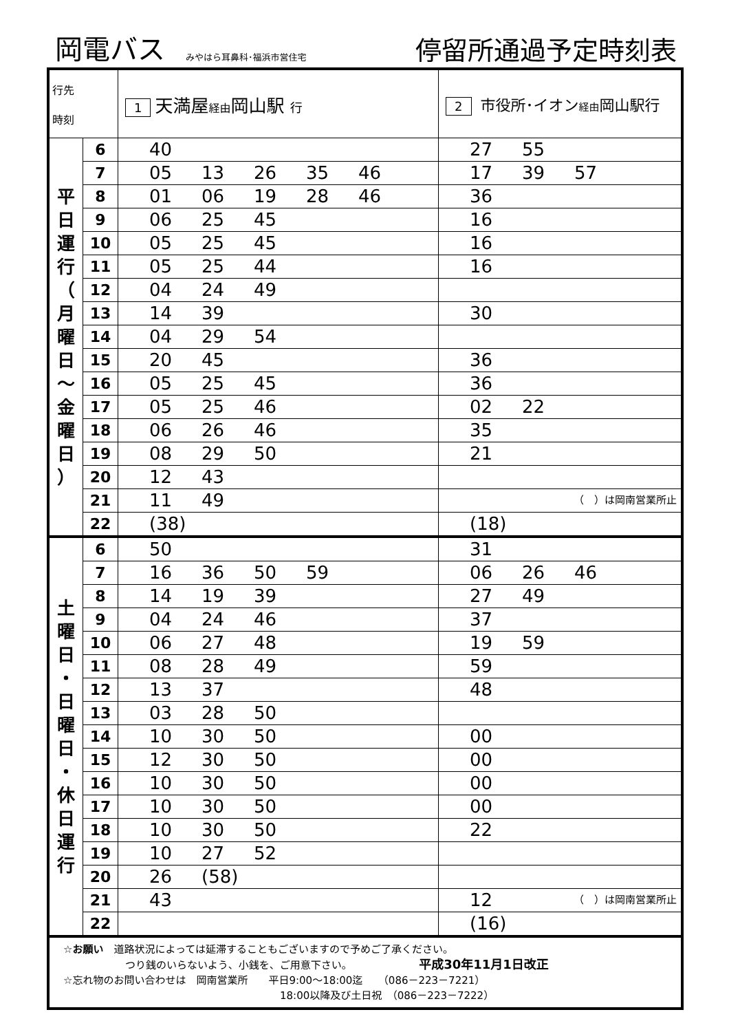岡電バス みやはら耳鼻科･福浜市営住宅 停留所通過予定時刻表
| 行先 時刻 | | 1 天満屋 経由 岡山駅 行 | 2 市役所･イオン 経由 岡山駅行 |
| 平 日 運 行 （ 月 曜 日 ～ 金 曜 日 ） | 6 | 40 | 27 55 |
| | 7 | 05 13 26 35 46 | 17 39 57 |
| | 8 | 01 06 19 28 46 | 36 |
| | 9 | 06 25 45 | 16 |
| | 10 | 05 25 45 | 16 |
| | 11 | 05 25 44 | 16 |
| | 12 | 04 24 49 | |
| | 13 | 14 39 | 30 |
| | 14 | 04 29 54 | |
| | 15 | 20 45 | 36 |
| | 16 | 05 25 45 | 36 |
| | 17 | 05 25 46 | 02 22 |
| | 18 | 06 26 46 | 35 |
| | 19 | 08 29 50 | 21 |
| | 20 | 12 43 | |
| | 21 | 11 49 | （ ）は岡南営業所止 |
| | 22 | (38) | (18) |
| 土 曜 日 ・ 日 曜 日 ・ 休 日 運 行 | 6 | 50 | 31 |
| | 7 | 16 36 50 59 | 06 26 46 |
| | 8 | 14 19 39 | 27 49 |
| | 9 | 04 24 46 | 37 |
| | 10 | 06 27 48 | 19 59 |
| | 11 | 08 28 49 | 59 |
| | 12 | 13 37 | 48 |
| | 13 | 03 28 50 | |
| | 14 | 10 30 50 | 00 |
| | 15 | 12 30 50 | 00 |
| | 16 | 10 30 50 | 00 |
| | 17 | 10 30 50 | 00 |
| | 18 | 10 30 50 | 22 |
| | 19 | 10 27 52 | |
| | 20 | 26 (58) | |
| | 21 | 43 | 12 （ ）は岡南営業所止 |
| | 22 | | (16) |
| ☆お願い 道路状況によっては延滞することもございますので予めご了承ください。 つり銭のいらないよう、小銭を、ご用意下さい。 平成30年11月1日改正 ☆忘れ物のお問い合わせは 岡南営業所 平日9:00～18:00迄 （086－223－7221） 18:00以降及び土日祝 （086－223－7222） | | | |